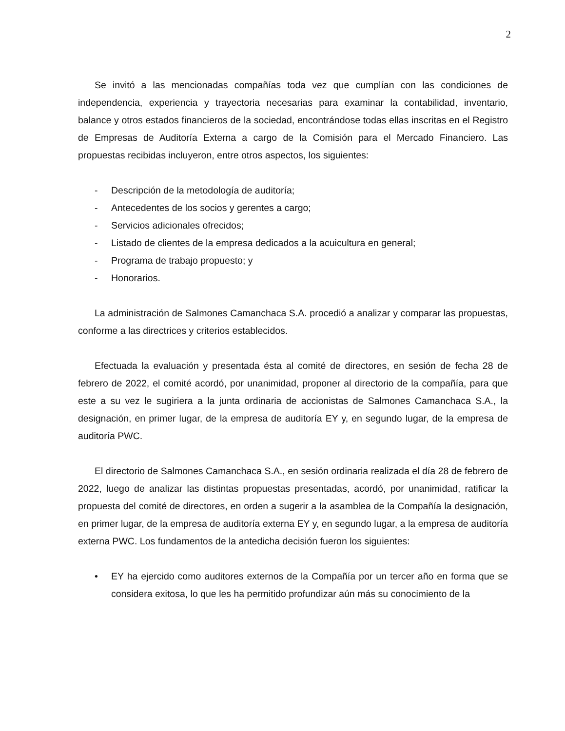2
Se invitó a las mencionadas compañías toda vez que cumplían con las condiciones de independencia, experiencia y trayectoria necesarias para examinar la contabilidad, inventario, balance y otros estados financieros de la sociedad, encontrándose todas ellas inscritas en el Registro de Empresas de Auditoría Externa a cargo de la Comisión para el Mercado Financiero. Las propuestas recibidas incluyeron, entre otros aspectos, los siguientes:
- Descripción de la metodología de auditoría;
- Antecedentes de los socios y gerentes a cargo;
- Servicios adicionales ofrecidos;
- Listado de clientes de la empresa dedicados a la acuicultura en general;
- Programa de trabajo propuesto; y
- Honorarios.
La administración de Salmones Camanchaca S.A. procedió a analizar y comparar las propuestas, conforme a las directrices y criterios establecidos.
Efectuada la evaluación y presentada ésta al comité de directores, en sesión de fecha 28 de febrero de 2022, el comité acordó, por unanimidad, proponer al directorio de la compañía, para que este a su vez le sugiriera a la junta ordinaria de accionistas de Salmones Camanchaca S.A., la designación, en primer lugar, de la empresa de auditoría EY y, en segundo lugar, de la empresa de auditoría PWC.
El directorio de Salmones Camanchaca S.A., en sesión ordinaria realizada el día 28 de febrero de 2022, luego de analizar las distintas propuestas presentadas, acordó, por unanimidad, ratificar la propuesta del comité de directores, en orden a sugerir a la asamblea de la Compañía la designación, en primer lugar, de la empresa de auditoría externa EY y, en segundo lugar, a la empresa de auditoría externa PWC. Los fundamentos de la antedicha decisión fueron los siguientes:
• EY ha ejercido como auditores externos de la Compañía por un tercer año en forma que se considera exitosa, lo que les ha permitido profundizar aún más su conocimiento de la